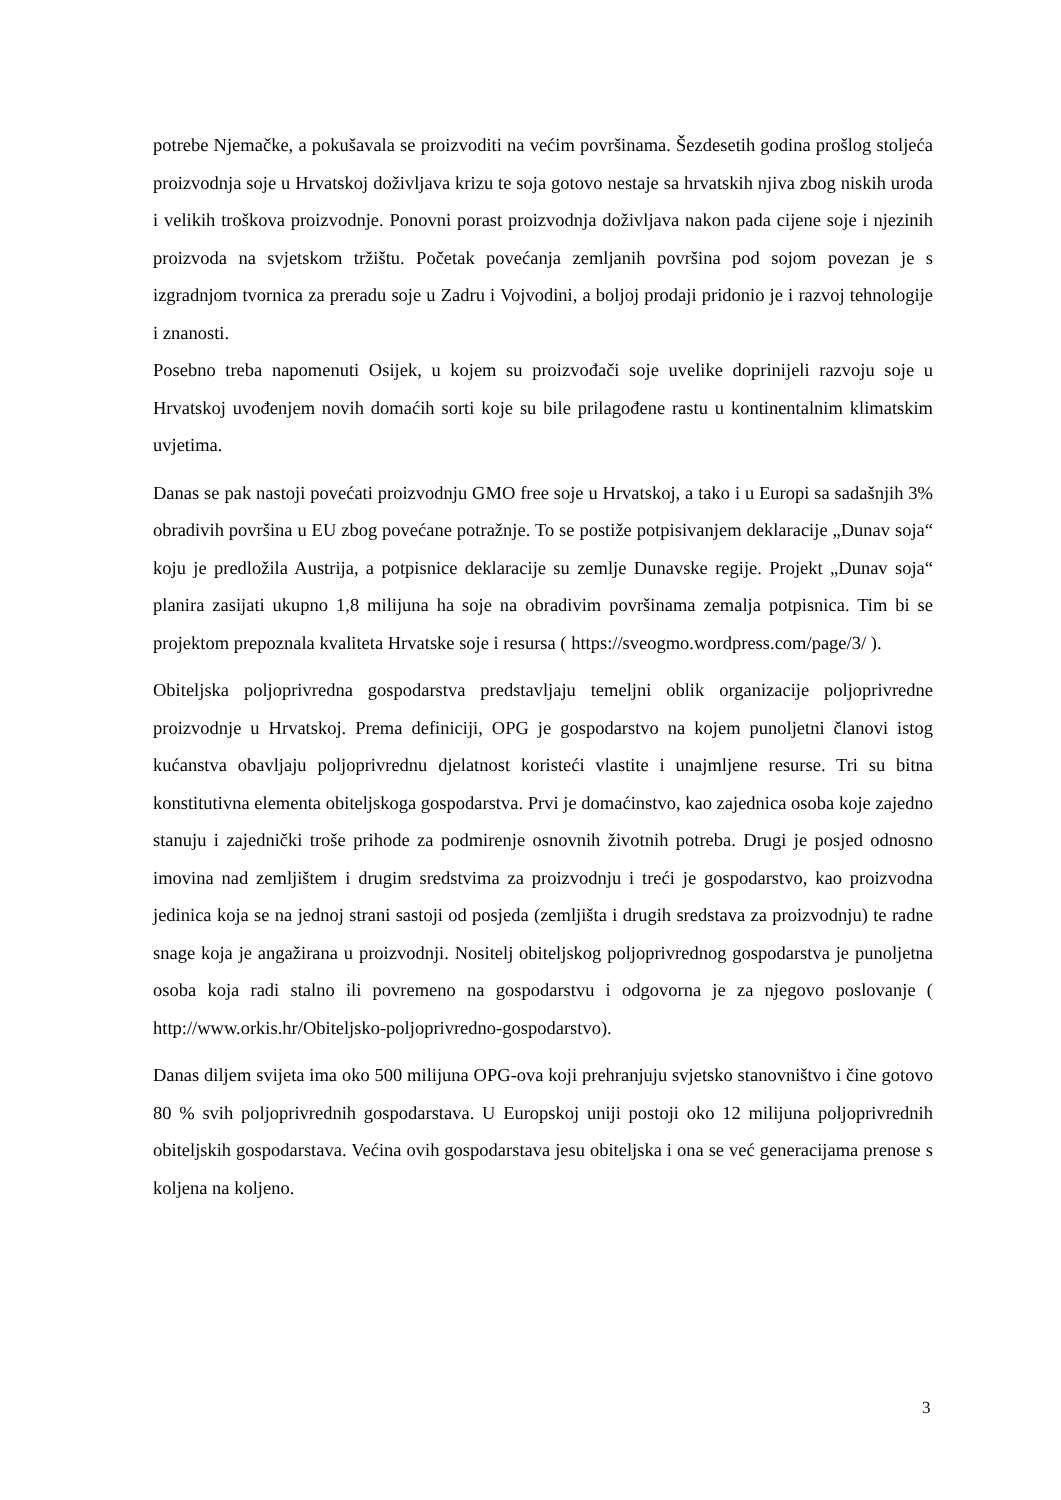potrebe Njemačke, a pokušavala se proizvoditi na većim površinama. Šezdesetih godina prošlog stoljeća proizvodnja soje u Hrvatskoj doživljava krizu te soja gotovo nestaje sa hrvatskih njiva zbog niskih uroda i velikih troškova proizvodnje. Ponovni porast proizvodnja doživljava nakon pada cijene soje i njezinih proizvoda na svjetskom tržištu. Početak povećanja zemljanih površina pod sojom povezan je s izgradnjom tvornica za preradu soje u Zadru i Vojvodini, a boljoj prodaji pridonio je i razvoj tehnologije i znanosti.
Posebno treba napomenuti Osijek, u kojem su proizvođači soje uvelike doprinijeli razvoju soje u Hrvatskoj uvođenjem novih domaćih sorti koje su bile prilagođene rastu u kontinentalnim klimatskim uvjetima.
Danas se pak nastoji povećati proizvodnju GMO free soje u Hrvatskoj, a tako i u Europi sa sadašnjih 3% obradivih površina u EU zbog povećane potražnje. To se postiže potpisivanjem deklaracije „Dunav soja“ koju je predložila Austrija, a potpisnice deklaracije su zemlje Dunavske regije. Projekt „Dunav soja“ planira zasijati ukupno 1,8 milijuna ha soje na obradivim površinama zemalja potpisnica. Tim bi se projektom prepoznala kvaliteta Hrvatske soje i resursa ( https://sveogmo.wordpress.com/page/3/ ).
Obiteljska poljoprivredna gospodarstva predstavljaju temeljni oblik organizacije poljoprivredne proizvodnje u Hrvatskoj. Prema definiciji, OPG je gospodarstvo na kojem punoljetni članovi istog kućanstva obavljaju poljoprivrednu djelatnost koristeći vlastite i unajmljene resurse. Tri su bitna konstitutivna elementa obiteljskoga gospodarstva. Prvi je domaćinstvo, kao zajednica osoba koje zajedno stanuju i zajednički troše prihode za podmirenje osnovnih životnih potreba. Drugi je posjed odnosno imovina nad zemljištem i drugim sredstvima za proizvodnju i treći je gospodarstvo, kao proizvodna jedinica koja se na jednoj strani sastoji od posjeda (zemljišta i drugih sredstava za proizvodnju) te radne snage koja je angažirana u proizvodnji. Nositelj obiteljskog poljoprivrednog gospodarstva je punoljetna osoba koja radi stalno ili povremeno na gospodarstvu i odgovorna je za njegovo poslovanje ( http://www.orkis.hr/Obiteljsko-poljoprivredno-gospodarstvo).
Danas diljem svijeta ima oko 500 milijuna OPG-ova koji prehranjuju svjetsko stanovništvo i čine gotovo 80 % svih poljoprivrednih gospodarstava. U Europskoj uniji postoji oko 12 milijuna poljoprivrednih obiteljskih gospodarstava. Većina ovih gospodarstava jesu obiteljska i ona se već generacijama prenose s koljena na koljeno.
3